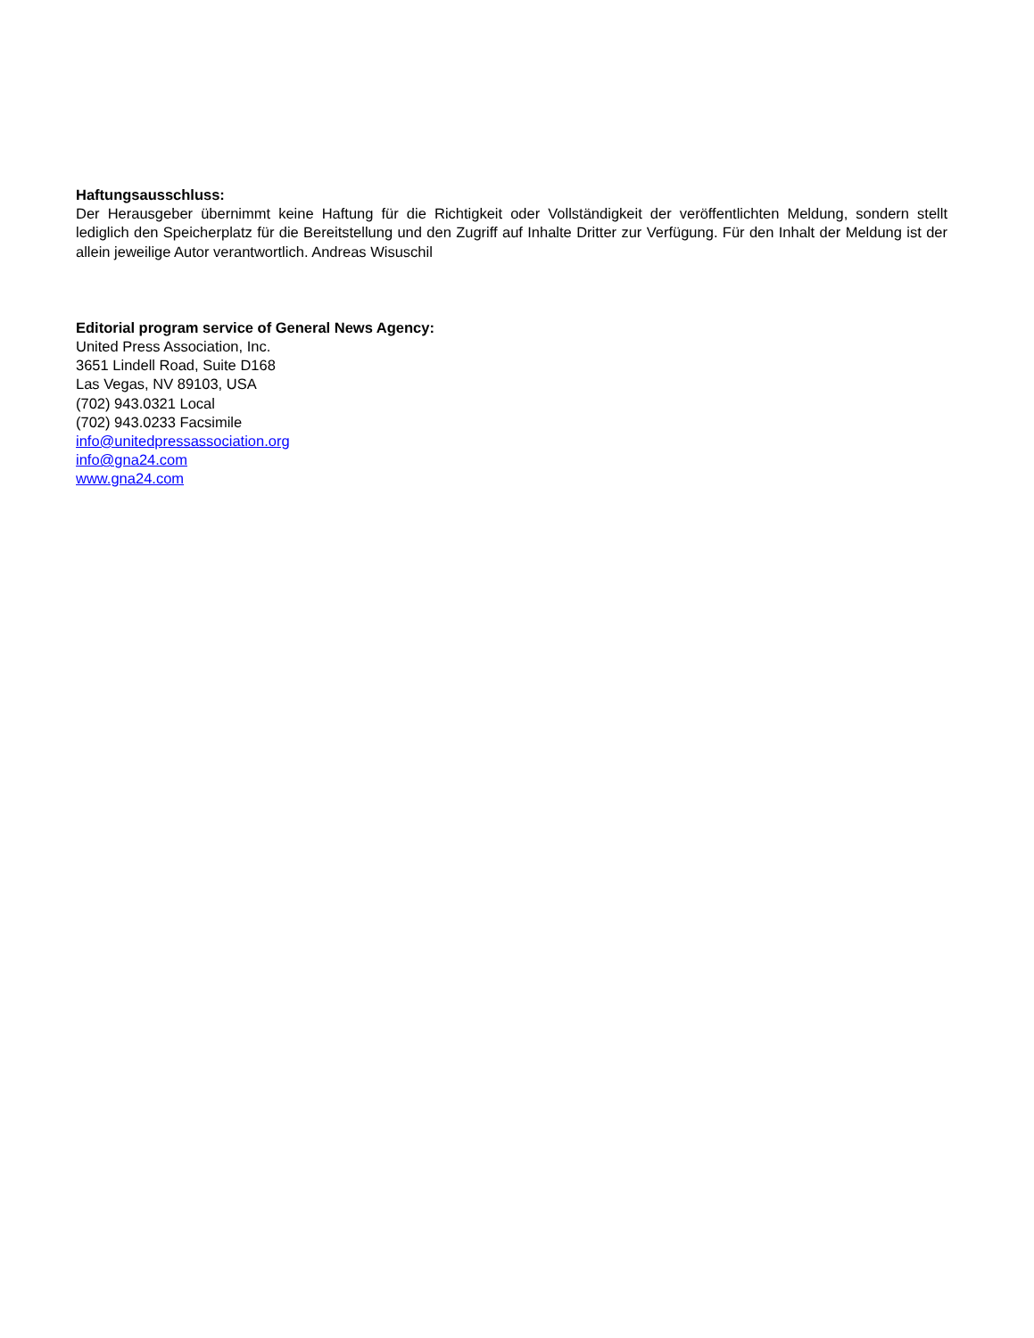Haftungsausschluss:
Der Herausgeber übernimmt keine Haftung für die Richtigkeit oder Vollständigkeit der veröffentlichten Meldung, sondern stellt lediglich den Speicherplatz für die Bereitstellung und den Zugriff auf Inhalte Dritter zur Verfügung. Für den Inhalt der Meldung ist der allein jeweilige Autor verantwortlich. Andreas Wisuschil
Editorial program service of General News Agency:
United Press Association, Inc.
3651 Lindell Road, Suite D168
Las Vegas, NV 89103, USA
(702) 943.0321 Local
(702) 943.0233 Facsimile
info@unitedpressassociation.org
info@gna24.com
www.gna24.com